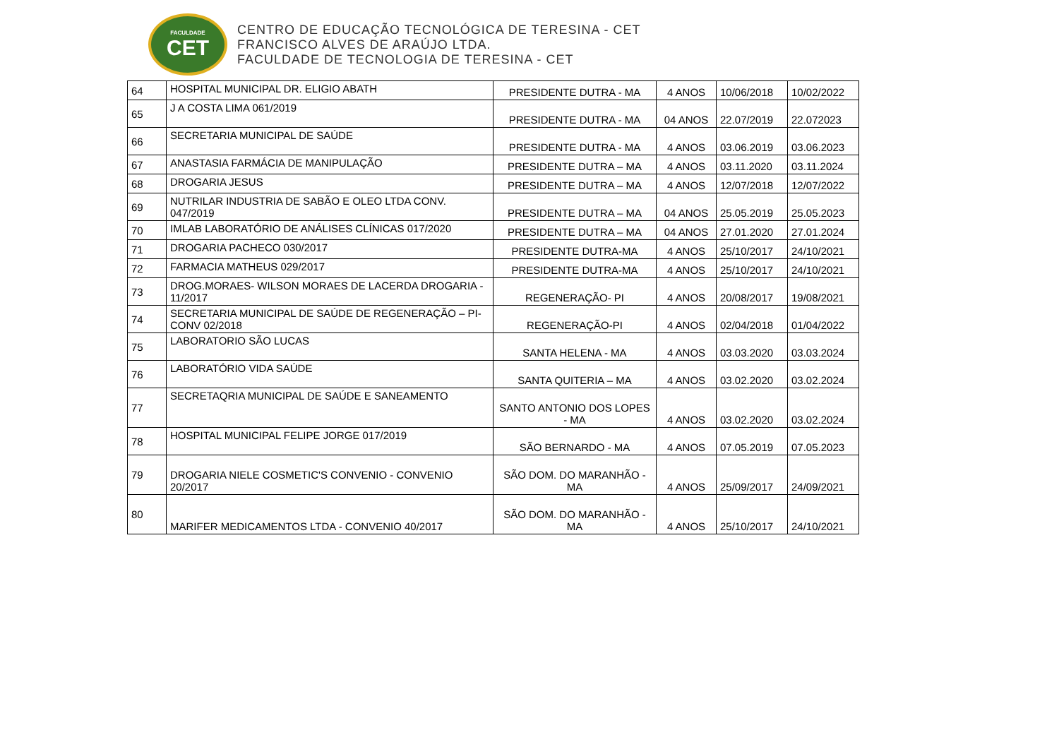FACULDADE
CET
CENTRO DE EDUCAÇÃO TECNOLÓGICA DE TERESINA - CET
FRANCISCO ALVES DE ARAÚJO LTDA.
FACULDADE DE TECNOLOGIA DE TERESINA - CET
| 64 | HOSPITAL MUNICIPAL DR. ELIGIO ABATH | PRESIDENTE DUTRA - MA | 4 ANOS | 10/06/2018 | 10/02/2022 |
| 65 | J A COSTA LIMA 061/2019 | PRESIDENTE DUTRA - MA | 04 ANOS | 22.07/2019 | 22.072023 |
| 66 | SECRETARIA MUNICIPAL DE SAÚDE | PRESIDENTE DUTRA - MA | 4 ANOS | 03.06.2019 | 03.06.2023 |
| 67 | ANASTASIA FARMÁCIA DE MANIPULAÇÃO | PRESIDENTE DUTRA – MA | 4 ANOS | 03.11.2020 | 03.11.2024 |
| 68 | DROGARIA JESUS | PRESIDENTE DUTRA – MA | 4 ANOS | 12/07/2018 | 12/07/2022 |
| 69 | NUTRILAR INDUSTRIA DE SABÃO E OLEO LTDA CONV. 047/2019 | PRESIDENTE DUTRA – MA | 04 ANOS | 25.05.2019 | 25.05.2023 |
| 70 | IMLAB LABORATÓRIO DE ANÁLISES CLÍNICAS 017/2020 | PRESIDENTE DUTRA – MA | 04 ANOS | 27.01.2020 | 27.01.2024 |
| 71 | DROGARIA PACHECO 030/2017 | PRESIDENTE DUTRA-MA | 4 ANOS | 25/10/2017 | 24/10/2021 |
| 72 | FARMACIA MATHEUS 029/2017 | PRESIDENTE DUTRA-MA | 4 ANOS | 25/10/2017 | 24/10/2021 |
| 73 | DROG.MORAES- WILSON MORAES DE LACERDA DROGARIA - 11/2017 | REGENERAÇÃO- PI | 4 ANOS | 20/08/2017 | 19/08/2021 |
| 74 | SECRETARIA MUNICIPAL DE SAÚDE DE REGENERAÇÃO – PI- CONV 02/2018 | REGENERAÇÃO-PI | 4 ANOS | 02/04/2018 | 01/04/2022 |
| 75 | LABORATORIO SÃO LUCAS | SANTA HELENA - MA | 4 ANOS | 03.03.2020 | 03.03.2024 |
| 76 | LABORATÓRIO VIDA SAÚDE | SANTA QUITERIA – MA | 4 ANOS | 03.02.2020 | 03.02.2024 |
| 77 | SECRETAQRIA MUNICIPAL DE SAÚDE E SANEAMENTO | SANTO ANTONIO DOS LOPES - MA | 4 ANOS | 03.02.2020 | 03.02.2024 |
| 78 | HOSPITAL MUNICIPAL FELIPE JORGE 017/2019 | SÃO BERNARDO - MA | 4 ANOS | 07.05.2019 | 07.05.2023 |
| 79 | DROGARIA NIELE COSMETIC'S CONVENIO - CONVENIO 20/2017 | SÃO DOM. DO MARANHÃO - MA | 4 ANOS | 25/09/2017 | 24/09/2021 |
| 80 | MARIFER MEDICAMENTOS LTDA - CONVENIO 40/2017 | SÃO DOM. DO MARANHÃO - MA | 4 ANOS | 25/10/2017 | 24/10/2021 |